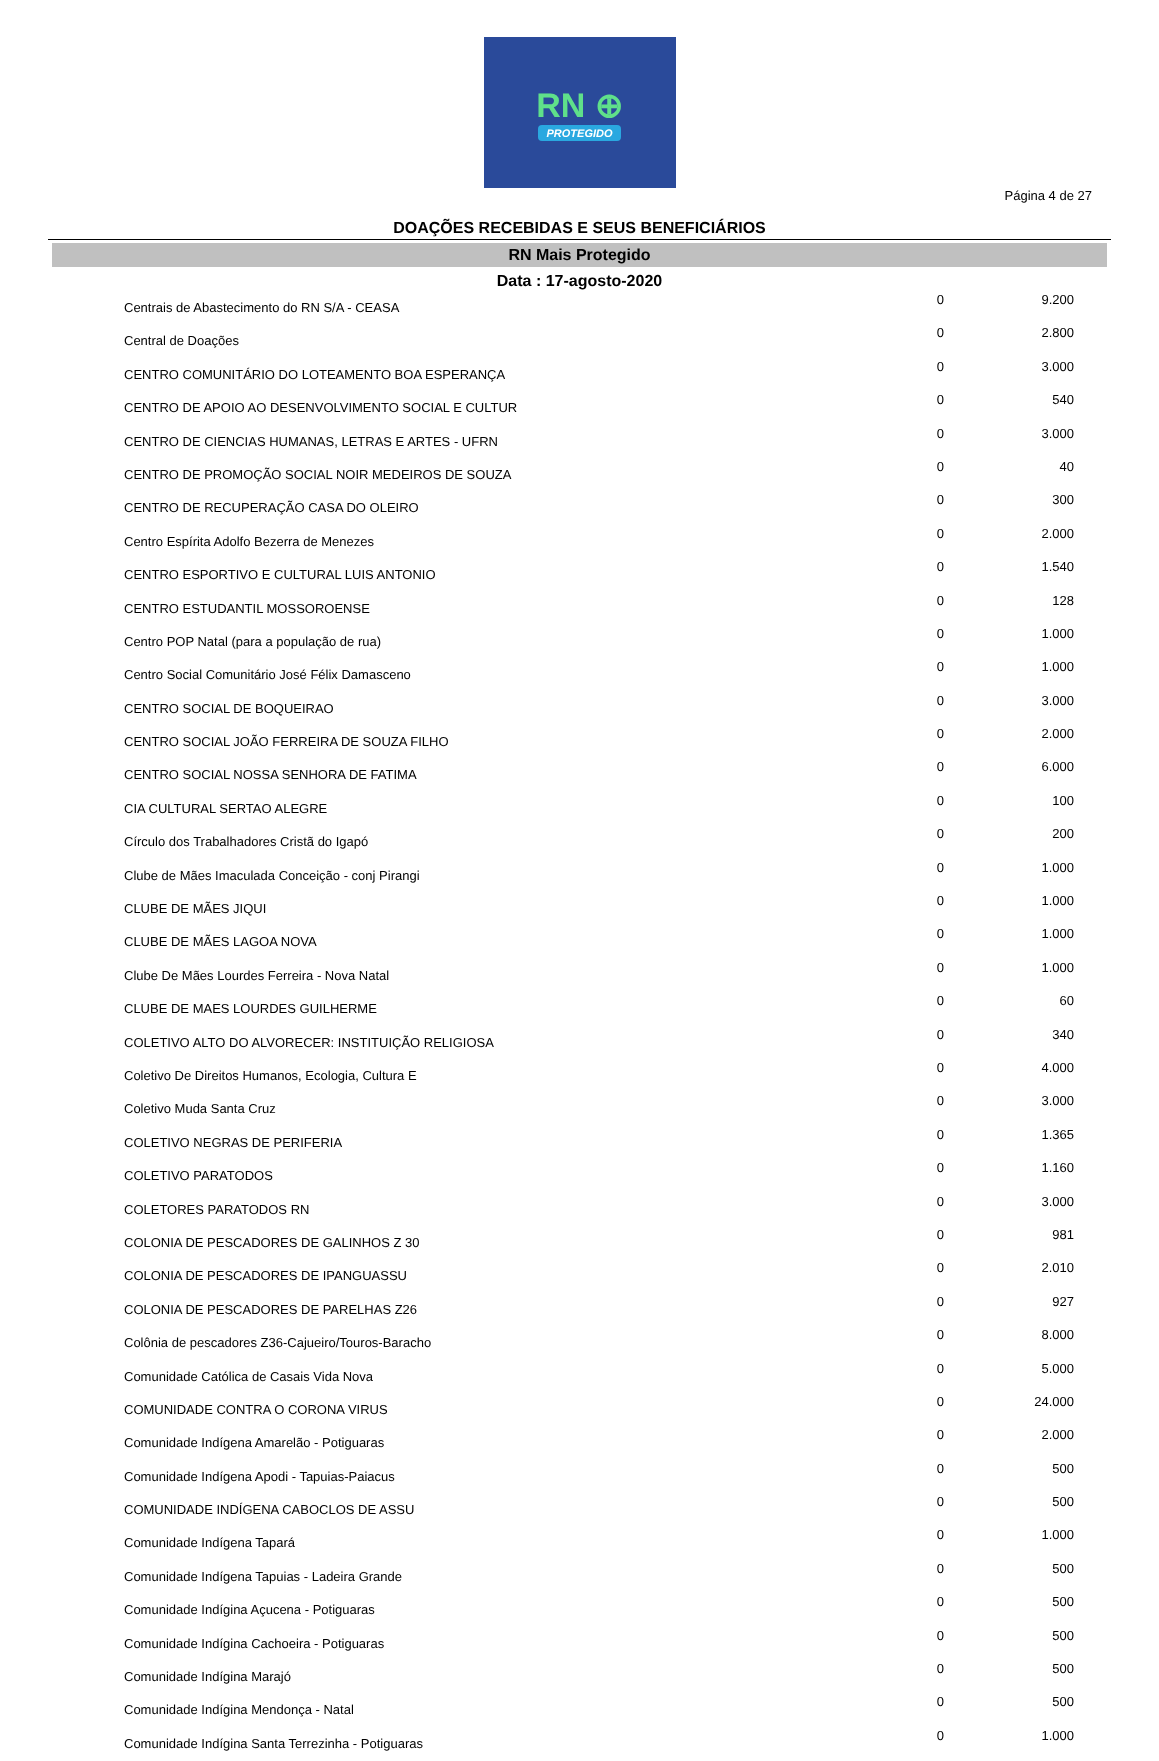RN ⊕
PROTEGIDO
Página 4 de 27
DOAÇÕES RECEBIDAS E SEUS BENEFICIÁRIOS
RN Mais Protegido
Data : 17-agosto-2020
| Centrais de Abastecimento do RN S/A - CEASA | 0 | 9.200 |
| Central de Doações | 0 | 2.800 |
| CENTRO COMUNITÁRIO DO LOTEAMENTO BOA ESPERANÇA | 0 | 3.000 |
| CENTRO DE APOIO AO DESENVOLVIMENTO SOCIAL E CULTUR | 0 | 540 |
| CENTRO DE CIENCIAS HUMANAS, LETRAS E ARTES - UFRN | 0 | 3.000 |
| CENTRO DE PROMOÇÃO SOCIAL NOIR MEDEIROS DE SOUZA | 0 | 40 |
| CENTRO DE RECUPERAÇÃO CASA DO OLEIRO | 0 | 300 |
| Centro Espírita Adolfo Bezerra de Menezes | 0 | 2.000 |
| CENTRO ESPORTIVO E CULTURAL LUIS ANTONIO | 0 | 1.540 |
| CENTRO ESTUDANTIL MOSSOROENSE | 0 | 128 |
| Centro POP Natal (para a população de rua) | 0 | 1.000 |
| Centro Social Comunitário José Félix Damasceno | 0 | 1.000 |
| CENTRO SOCIAL DE BOQUEIRAO | 0 | 3.000 |
| CENTRO SOCIAL JOÃO FERREIRA DE SOUZA FILHO | 0 | 2.000 |
| CENTRO SOCIAL NOSSA SENHORA DE FATIMA | 0 | 6.000 |
| CIA CULTURAL SERTAO ALEGRE | 0 | 100 |
| Círculo dos Trabalhadores Cristã do Igapó | 0 | 200 |
| Clube de Mães Imaculada Conceição - conj Pirangi | 0 | 1.000 |
| CLUBE DE MÃES JIQUI | 0 | 1.000 |
| CLUBE DE MÃES LAGOA NOVA | 0 | 1.000 |
| Clube De Mães Lourdes Ferreira - Nova Natal | 0 | 1.000 |
| CLUBE DE MAES LOURDES GUILHERME | 0 | 60 |
| COLETIVO ALTO DO ALVORECER: INSTITUIÇÃO RELIGIOSA | 0 | 340 |
| Coletivo De Direitos Humanos, Ecologia, Cultura E | 0 | 4.000 |
| Coletivo Muda Santa Cruz | 0 | 3.000 |
| COLETIVO NEGRAS DE PERIFERIA | 0 | 1.365 |
| COLETIVO PARATODOS | 0 | 1.160 |
| COLETORES PARATODOS RN | 0 | 3.000 |
| COLONIA DE PESCADORES DE GALINHOS Z 30 | 0 | 981 |
| COLONIA DE PESCADORES DE IPANGUASSU | 0 | 2.010 |
| COLONIA DE PESCADORES DE PARELHAS Z26 | 0 | 927 |
| Colônia de pescadores Z36-Cajueiro/Touros-Baracho | 0 | 8.000 |
| Comunidade Católica de Casais Vida Nova | 0 | 5.000 |
| COMUNIDADE CONTRA O CORONA VIRUS | 0 | 24.000 |
| Comunidade Indígena Amarelão - Potiguaras | 0 | 2.000 |
| Comunidade Indígena Apodi - Tapuias-Paiacus | 0 | 500 |
| COMUNIDADE INDÍGENA CABOCLOS DE ASSU | 0 | 500 |
| Comunidade Indígena Tapará | 0 | 1.000 |
| Comunidade Indígena Tapuias - Ladeira Grande | 0 | 500 |
| Comunidade Indígina Açucena - Potiguaras | 0 | 500 |
| Comunidade Indígina Cachoeira - Potiguaras | 0 | 500 |
| Comunidade Indígina Marajó | 0 | 500 |
| Comunidade Indígina Mendonça - Natal | 0 | 500 |
| Comunidade Indígina Santa Terrezinha - Potiguaras | 0 | 1.000 |